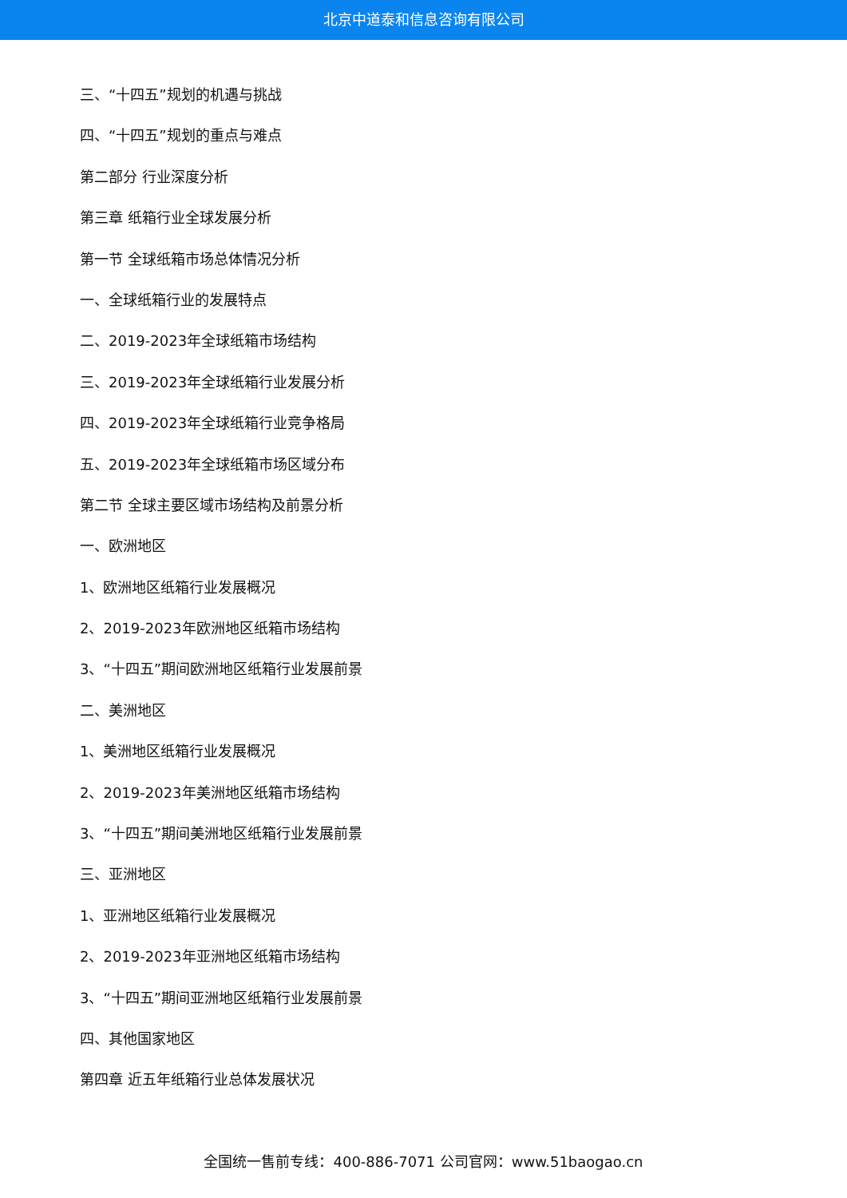北京中道泰和信息咨询有限公司
三、“十四五”规划的机遇与挑战
四、“十四五”规划的重点与难点
第二部分 行业深度分析
第三章 纸箱行业全球发展分析
第一节 全球纸箱市场总体情况分析
一、全球纸箱行业的发展特点
二、2019-2023年全球纸箱市场结构
三、2019-2023年全球纸箱行业发展分析
四、2019-2023年全球纸箱行业竞争格局
五、2019-2023年全球纸箱市场区域分布
第二节 全球主要区域市场结构及前景分析
一、欧洲地区
1、欧洲地区纸箱行业发展概况
2、2019-2023年欧洲地区纸箱市场结构
3、“十四五”期间欧洲地区纸箱行业发展前景
二、美洲地区
1、美洲地区纸箱行业发展概况
2、2019-2023年美洲地区纸箱市场结构
3、“十四五”期间美洲地区纸箱行业发展前景
三、亚洲地区
1、亚洲地区纸箱行业发展概况
2、2019-2023年亚洲地区纸箱市场结构
3、“十四五”期间亚洲地区纸箱行业发展前景
四、其他国家地区
第四章 近五年纸箱行业总体发展状况
全国统一售前专线：400-886-7071 公司官网：www.51baogao.cn